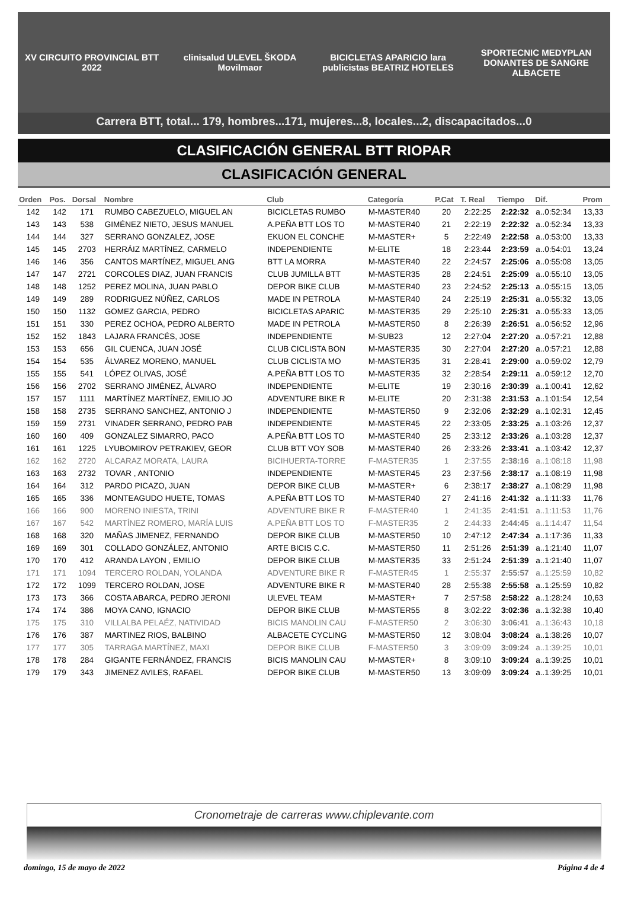XV CIRCUITO PROVINCIAL BTT 2022
clinisalud ULEVEL ŠKODA Movilmaor
BICICLETAS APARICIO lara publicistas BEATRIZ HOTELES
SPORTECNIC MEDYPLAN DONANTES DE SANGRE ALBACETE
Carrera BTT, total... 179, hombres...171, mujeres...8, locales...2, discapacitados...0
CLASIFICACIÓN GENERAL BTT RIOPAR
CLASIFICACIÓN GENERAL
| Orden | Pos. | Dorsal | Nombre | Club | Categoría | P.Cat | T. Real | Tiempo | Dif. | Prom |
| --- | --- | --- | --- | --- | --- | --- | --- | --- | --- | --- |
| 142 | 142 | 171 | RUMBO CABEZUELO, MIGUEL AN | BICICLETAS RUMBO | M-MASTER40 | 20 | 2:22:25 | 2:22:32 | a..0:52:34 | 13,33 |
| 143 | 143 | 538 | GIMÉNEZ NIETO, JESUS MANUEL | A.PEÑA BTT LOS TO | M-MASTER40 | 21 | 2:22:19 | 2:22:32 | a..0:52:34 | 13,33 |
| 144 | 144 | 327 | SERRANO GONZALEZ, JOSE | EKUON EL CONCHE | M-MASTER+ | 5 | 2:22:49 | 2:22:58 | a..0:53:00 | 13,33 |
| 145 | 145 | 2703 | HERRÁIZ MARTÍNEZ, CARMELO | INDEPENDIENTE | M-ELITE | 18 | 2:23:44 | 2:23:59 | a..0:54:01 | 13,24 |
| 146 | 146 | 356 | CANTOS MARTÍNEZ, MIGUEL ANG | BTT LA MORRA | M-MASTER40 | 22 | 2:24:57 | 2:25:06 | a..0:55:08 | 13,05 |
| 147 | 147 | 2721 | CORCOLES DIAZ, JUAN FRANCIS | CLUB JUMILLA BTT | M-MASTER35 | 28 | 2:24:51 | 2:25:09 | a..0:55:10 | 13,05 |
| 148 | 148 | 1252 | PEREZ MOLINA, JUAN PABLO | DEPOR BIKE CLUB | M-MASTER40 | 23 | 2:24:52 | 2:25:13 | a..0:55:15 | 13,05 |
| 149 | 149 | 289 | RODRIGUEZ NÚÑEZ, CARLOS | MADE IN PETROLA | M-MASTER40 | 24 | 2:25:19 | 2:25:31 | a..0:55:32 | 13,05 |
| 150 | 150 | 1132 | GOMEZ GARCIA, PEDRO | BICICLETAS APARIC | M-MASTER35 | 29 | 2:25:10 | 2:25:31 | a..0:55:33 | 13,05 |
| 151 | 151 | 330 | PEREZ OCHOA, PEDRO ALBERTO | MADE IN PETROLA | M-MASTER50 | 8 | 2:26:39 | 2:26:51 | a..0:56:52 | 12,96 |
| 152 | 152 | 1843 | LAJARA FRANCÉS, JOSE | INDEPENDIENTE | M-SUB23 | 12 | 2:27:04 | 2:27:20 | a..0:57:21 | 12,88 |
| 153 | 153 | 656 | GIL CUENCA, JUAN JOSÉ | CLUB CICLISTA BON | M-MASTER35 | 30 | 2:27:04 | 2:27:20 | a..0:57:21 | 12,88 |
| 154 | 154 | 535 | ÁLVAREZ MORENO, MANUEL | CLUB CICLISTA MO | M-MASTER35 | 31 | 2:28:41 | 2:29:00 | a..0:59:02 | 12,79 |
| 155 | 155 | 541 | LÓPEZ OLIVAS, JOSÉ | A.PEÑA BTT LOS TO | M-MASTER35 | 32 | 2:28:54 | 2:29:11 | a..0:59:12 | 12,70 |
| 156 | 156 | 2702 | SERRANO JIMÉNEZ, ÁLVARO | INDEPENDIENTE | M-ELITE | 19 | 2:30:16 | 2:30:39 | a..1:00:41 | 12,62 |
| 157 | 157 | 1111 | MARTÍNEZ MARTÍNEZ, EMILIO JO | ADVENTURE BIKE R | M-ELITE | 20 | 2:31:38 | 2:31:53 | a..1:01:54 | 12,54 |
| 158 | 158 | 2735 | SERRANO SANCHEZ, ANTONIO J | INDEPENDIENTE | M-MASTER50 | 9 | 2:32:06 | 2:32:29 | a..1:02:31 | 12,45 |
| 159 | 159 | 2731 | VINADER SERRANO, PEDRO PAB | INDEPENDIENTE | M-MASTER45 | 22 | 2:33:05 | 2:33:25 | a..1:03:26 | 12,37 |
| 160 | 160 | 409 | GONZALEZ SIMARRO, PACO | A.PEÑA BTT LOS TO | M-MASTER40 | 25 | 2:33:12 | 2:33:26 | a..1:03:28 | 12,37 |
| 161 | 161 | 1225 | LYUBOMIROV PETRAKIEV, GEOR | CLUB BTT VOY SOB | M-MASTER40 | 26 | 2:33:26 | 2:33:41 | a..1:03:42 | 12,37 |
| 162 | 162 | 2720 | ALCARAZ MORATA, LAURA | BICIHUERTA-TORRE | F-MASTER35 | 1 | 2:37:55 | 2:38:16 | a..1:08:18 | 11,98 |
| 163 | 163 | 2732 | TOVAR , ANTONIO | INDEPENDIENTE | M-MASTER45 | 23 | 2:37:56 | 2:38:17 | a..1:08:19 | 11,98 |
| 164 | 164 | 312 | PARDO PICAZO, JUAN | DEPOR BIKE CLUB | M-MASTER+ | 6 | 2:38:17 | 2:38:27 | a..1:08:29 | 11,98 |
| 165 | 165 | 336 | MONTEAGUDO HUETE, TOMAS | A.PEÑA BTT LOS TO | M-MASTER40 | 27 | 2:41:16 | 2:41:32 | a..1:11:33 | 11,76 |
| 166 | 166 | 900 | MORENO INIESTA, TRINI | ADVENTURE BIKE R | F-MASTER40 | 1 | 2:41:35 | 2:41:51 | a..1:11:53 | 11,76 |
| 167 | 167 | 542 | MARTÍNEZ ROMERO, MARÍA LUIS | A.PEÑA BTT LOS TO | F-MASTER35 | 2 | 2:44:33 | 2:44:45 | a..1:14:47 | 11,54 |
| 168 | 168 | 320 | MAÑAS JIMENEZ, FERNANDO | DEPOR BIKE CLUB | M-MASTER50 | 10 | 2:47:12 | 2:47:34 | a..1:17:36 | 11,33 |
| 169 | 169 | 301 | COLLADO GONZÁLEZ, ANTONIO | ARTE BICIS C.C. | M-MASTER50 | 11 | 2:51:26 | 2:51:39 | a..1:21:40 | 11,07 |
| 170 | 170 | 412 | ARANDA LAYON , EMILIO | DEPOR BIKE CLUB | M-MASTER35 | 33 | 2:51:24 | 2:51:39 | a..1:21:40 | 11,07 |
| 171 | 171 | 1094 | TERCERO ROLDAN, YOLANDA | ADVENTURE BIKE R | F-MASTER45 | 1 | 2:55:37 | 2:55:57 | a..1:25:59 | 10,82 |
| 172 | 172 | 1099 | TERCERO ROLDAN, JOSE | ADVENTURE BIKE R | M-MASTER40 | 28 | 2:55:38 | 2:55:58 | a..1:25:59 | 10,82 |
| 173 | 173 | 366 | COSTA ABARCA, PEDRO JERONI | ULEVEL TEAM | M-MASTER+ | 7 | 2:57:58 | 2:58:22 | a..1:28:24 | 10,63 |
| 174 | 174 | 386 | MOYA CANO, IGNACIO | DEPOR BIKE CLUB | M-MASTER55 | 8 | 3:02:22 | 3:02:36 | a..1:32:38 | 10,40 |
| 175 | 175 | 310 | VILLALBA PELAÉZ, NATIVIDAD | BICIS MANOLIN CAU | F-MASTER50 | 2 | 3:06:30 | 3:06:41 | a..1:36:43 | 10,18 |
| 176 | 176 | 387 | MARTINEZ RIOS, BALBINO | ALBACETE CYCLING | M-MASTER50 | 12 | 3:08:04 | 3:08:24 | a..1:38:26 | 10,07 |
| 177 | 177 | 305 | TARRAGA MARTÍNEZ, MAXI | DEPOR BIKE CLUB | F-MASTER50 | 3 | 3:09:09 | 3:09:24 | a..1:39:25 | 10,01 |
| 178 | 178 | 284 | GIGANTE FERNÁNDEZ, FRANCIS | BICIS MANOLIN CAU | M-MASTER+ | 8 | 3:09:10 | 3:09:24 | a..1:39:25 | 10,01 |
| 179 | 179 | 343 | JIMENEZ AVILES, RAFAEL | DEPOR BIKE CLUB | M-MASTER50 | 13 | 3:09:09 | 3:09:24 | a..1:39:25 | 10,01 |
Cronometraje de carreras www.chiplevante.com
domingo, 15 de mayo de 2022 Página 4 de 4